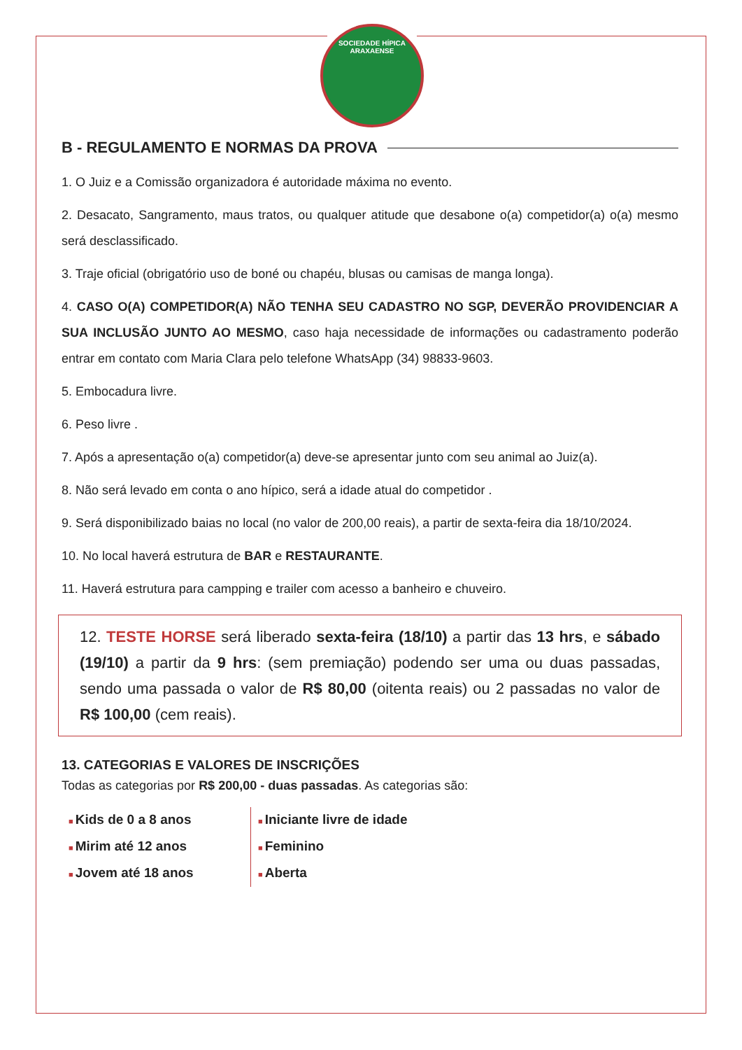SOCIEDADE HÍPICA ARAXAENSE
B - REGULAMENTO E NORMAS DA PROVA
1. O Juiz e a Comissão organizadora é autoridade máxima no evento.
2. Desacato, Sangramento, maus tratos, ou qualquer atitude que desabone o(a) competidor(a) o(a) mesmo será desclassificado.
3. Traje oficial (obrigatório uso de boné ou chapéu, blusas ou camisas de manga longa).
4. CASO O(A) COMPETIDOR(A) NÃO TENHA SEU CADASTRO NO SGP, DEVERÃO PROVIDENCIAR A SUA INCLUSÃO JUNTO AO MESMO, caso haja necessidade de informações ou cadastramento poderão entrar em contato com Maria Clara pelo telefone WhatsApp (34) 98833-9603.
5. Embocadura livre.
6. Peso livre .
7. Após a apresentação o(a) competidor(a) deve-se apresentar junto com seu animal ao Juiz(a).
8. Não será levado em conta o ano hípico, será a idade atual do competidor .
9. Será disponibilizado baias no local (no valor de 200,00 reais), a partir de sexta-feira dia 18/10/2024.
10. No local haverá estrutura de BAR e RESTAURANTE.
11. Haverá estrutura para campping e trailer com acesso a banheiro e chuveiro.
12. TESTE HORSE será liberado sexta-feira (18/10) a partir das 13 hrs, e sábado (19/10) a partir da 9 hrs: (sem premiação) podendo ser uma ou duas passadas, sendo uma passada o valor de R$ 80,00 (oitenta reais) ou 2 passadas no valor de R$ 100,00 (cem reais).
13. CATEGORIAS E VALORES DE INSCRIÇÕES
Todas as categorias por R$ 200,00 - duas passadas. As categorias são:
Kids de 0 a 8 anos
Mirim até 12 anos
Jovem até 18 anos
Iniciante livre de idade
Feminino
Aberta